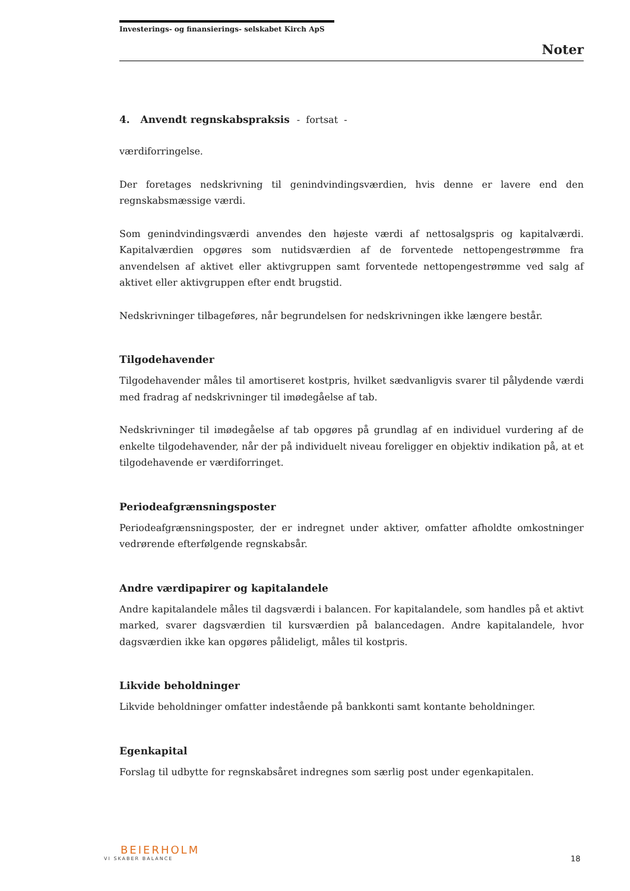Investerings- og finansierings- selskabet Kirch ApS
Noter
4. Anvendt regnskabspraksis - fortsat -
værdiforringelse.
Der foretages nedskrivning til genindvindingsværdien, hvis denne er lavere end den regnskabsmæssige værdi.
Som genindvindingsværdi anvendes den højeste værdi af nettosalgspris og kapitalværdi. Kapitalværdien opgøres som nutidsværdien af de forventede nettopengestrømme fra anvendelsen af aktivet eller aktivgruppen samt forventede nettopengestrømme ved salg af aktivet eller aktivgruppen efter endt brugstid.
Nedskrivninger tilbageføres, når begrundelsen for nedskrivningen ikke længere består.
Tilgodehavender
Tilgodehavender måles til amortiseret kostpris, hvilket sædvanligvis svarer til pålydende værdi med fradrag af nedskrivninger til imødegåelse af tab.
Nedskrivninger til imødegåelse af tab opgøres på grundlag af en individuel vurdering af de enkelte tilgodehavender, når der på individuelt niveau foreligger en objektiv indikation på, at et tilgodehavende er værdiforringet.
Periodeafgrænsningsposter
Periodeafgrænsningsposter, der er indregnet under aktiver, omfatter afholdte omkostninger vedrørende efterfølgende regnskabsår.
Andre værdipapirer og kapitalandele
Andre kapitalandele måles til dagsværdi i balancen. For kapitalandele, som handles på et aktivt marked, svarer dagsværdien til kursværdien på balancedagen. Andre kapitalandele, hvor dagsværdien ikke kan opgøres pålideligt, måles til kostpris.
Likvide beholdninger
Likvide beholdninger omfatter indestående på bankkonti samt kontante beholdninger.
Egenkapital
Forslag til udbytte for regnskabsåret indregnes som særlig post under egenkapitalen.
BEIERHOLM
VI SKABER BALANCE
18